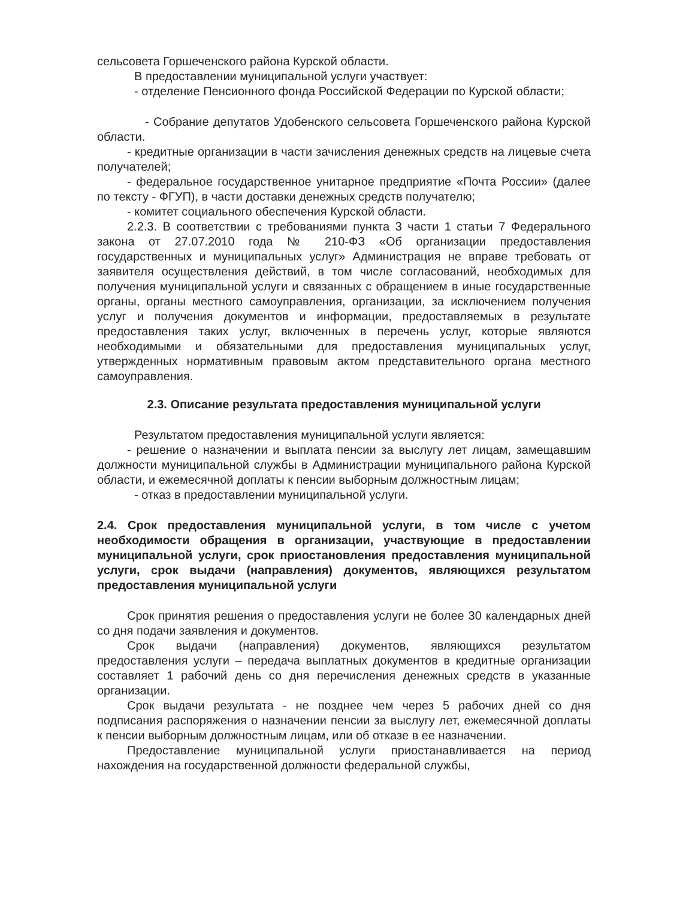сельсовета Горшеченского района Курской области.
В предоставлении муниципальной услуги участвует:
- отделение Пенсионного фонда Российской Федерации по Курской области;
- Собрание депутатов Удобенского сельсовета Горшеченского района Курской области.
- кредитные организации в части зачисления денежных средств на лицевые счета получателей;
- федеральное государственное унитарное предприятие «Почта России» (далее по тексту - ФГУП), в части доставки денежных средств получателю;
- комитет социального обеспечения Курской области.
2.2.3. В соответствии с требованиями пункта 3 части 1 статьи 7 Федерального закона от 27.07.2010 года № 210-ФЗ «Об организации предоставления государственных и муниципальных услуг» Администрация не вправе требовать от заявителя осуществления действий, в том числе согласований, необходимых для получения муниципальной услуги и связанных с обращением в иные государственные органы, органы местного самоуправления, организации, за исключением получения услуг и получения документов и информации, предоставляемых в результате предоставления таких услуг, включенных в перечень услуг, которые являются необходимыми и обязательными для предоставления муниципальных услуг, утвержденных нормативным правовым актом представительного органа местного самоуправления.
2.3. Описание результата предоставления муниципальной услуги
Результатом предоставления муниципальной услуги является:
- решение о назначении и выплата пенсии за выслугу лет лицам, замещавшим должности муниципальной службы в Администрации муниципального района Курской области, и ежемесячной доплаты к пенсии выборным должностным лицам;
- отказ в предоставлении муниципальной услуги.
2.4. Срок предоставления муниципальной услуги, в том числе с учетом необходимости обращения в организации, участвующие в предоставлении муниципальной услуги, срок приостановления предоставления муниципальной услуги, срок выдачи (направления) документов, являющихся результатом предоставления муниципальной услуги
Срок принятия решения о предоставления услуги не более 30 календарных дней со дня подачи заявления и документов.
Срок выдачи (направления) документов, являющихся результатом предоставления услуги – передача выплатных документов в кредитные организации составляет 1 рабочий день со дня перечисления денежных средств в указанные организации.
Срок выдачи результата - не позднее чем через 5 рабочих дней со дня подписания распоряжения о назначении пенсии за выслугу лет, ежемесячной доплаты к пенсии выборным должностным лицам, или об отказе в ее назначении.
Предоставление муниципальной услуги приостанавливается на период нахождения на государственной должности федеральной службы,